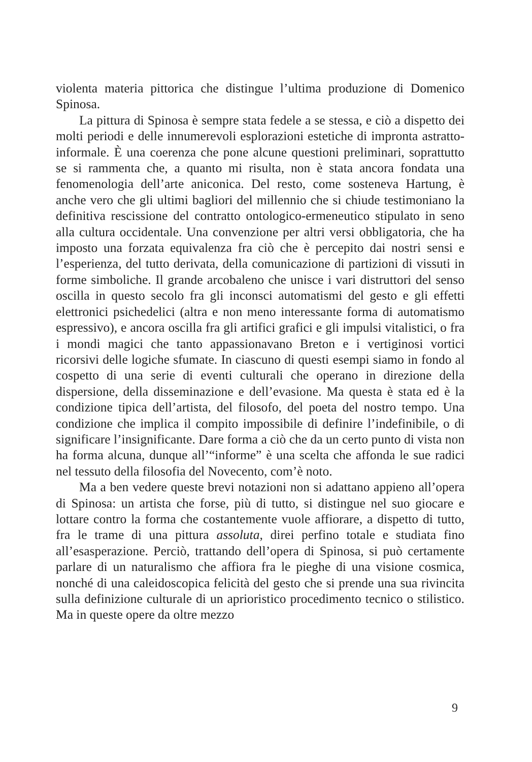violenta materia pittorica che distingue l’ultima produzione di Domenico Spinosa.
La pittura di Spinosa è sempre stata fedele a se stessa, e ciò a dispetto dei molti periodi e delle innumerevoli esplorazioni estetiche di impronta astratto-informale. È una coerenza che pone alcune questioni preliminari, soprattutto se si rammenta che, a quanto mi risulta, non è stata ancora fondata una fenomenologia dell’arte aniconica. Del resto, come sosteneva Hartung, è anche vero che gli ultimi bagliori del millennio che si chiude testimoniano la definitiva rescissione del contratto ontologico-ermeneutico stipulato in seno alla cultura occidentale. Una convenzione per altri versi obbligatoria, che ha imposto una forzata equivalenza fra ciò che è percepito dai nostri sensi e l’esperienza, del tutto derivata, della comunicazione di partizioni di vissuti in forme simboliche. Il grande arcobaleno che unisce i vari distruttori del senso oscilla in questo secolo fra gli inconsci automatismi del gesto e gli effetti elettronici psichedelici (altra e non meno interessante forma di automatismo espressivo), e ancora oscilla fra gli artifici grafici e gli impulsi vitalistici, o fra i mondi magici che tanto appassionavano Breton e i vertiginosi vortici ricorsivi delle logiche sfumate. In ciascuno di questi esempi siamo in fondo al cospetto di una serie di eventi culturali che operano in direzione della dispersione, della disseminazione e dell’evasione. Ma questa è stata ed è la condizione tipica dell’artista, del filosofo, del poeta del nostro tempo. Una condizione che implica il compito impossibile di definire l’indefinibile, o di significare l’insignificante. Dare forma a ciò che da un certo punto di vista non ha forma alcuna, dunque all’“informe” è una scelta che affonda le sue radici nel tessuto della filosofia del Novecento, com’è noto.
Ma a ben vedere queste brevi notazioni non si adattano appieno all’opera di Spinosa: un artista che forse, più di tutto, si distingue nel suo giocare e lottare contro la forma che costantemente vuole affiorare, a dispetto di tutto, fra le trame di una pittura assoluta, direi perfino totale e studiata fino all’esasperazione. Perciò, trattando dell’opera di Spinosa, si può certamente parlare di un naturalismo che affiora fra le pieghe di una visione cosmica, nonché di una caleidoscopica felicità del gesto che si prende una sua rivincita sulla definizione culturale di un aprioristico procedimento tecnico o stilistico. Ma in queste opere da oltre mezzo
9